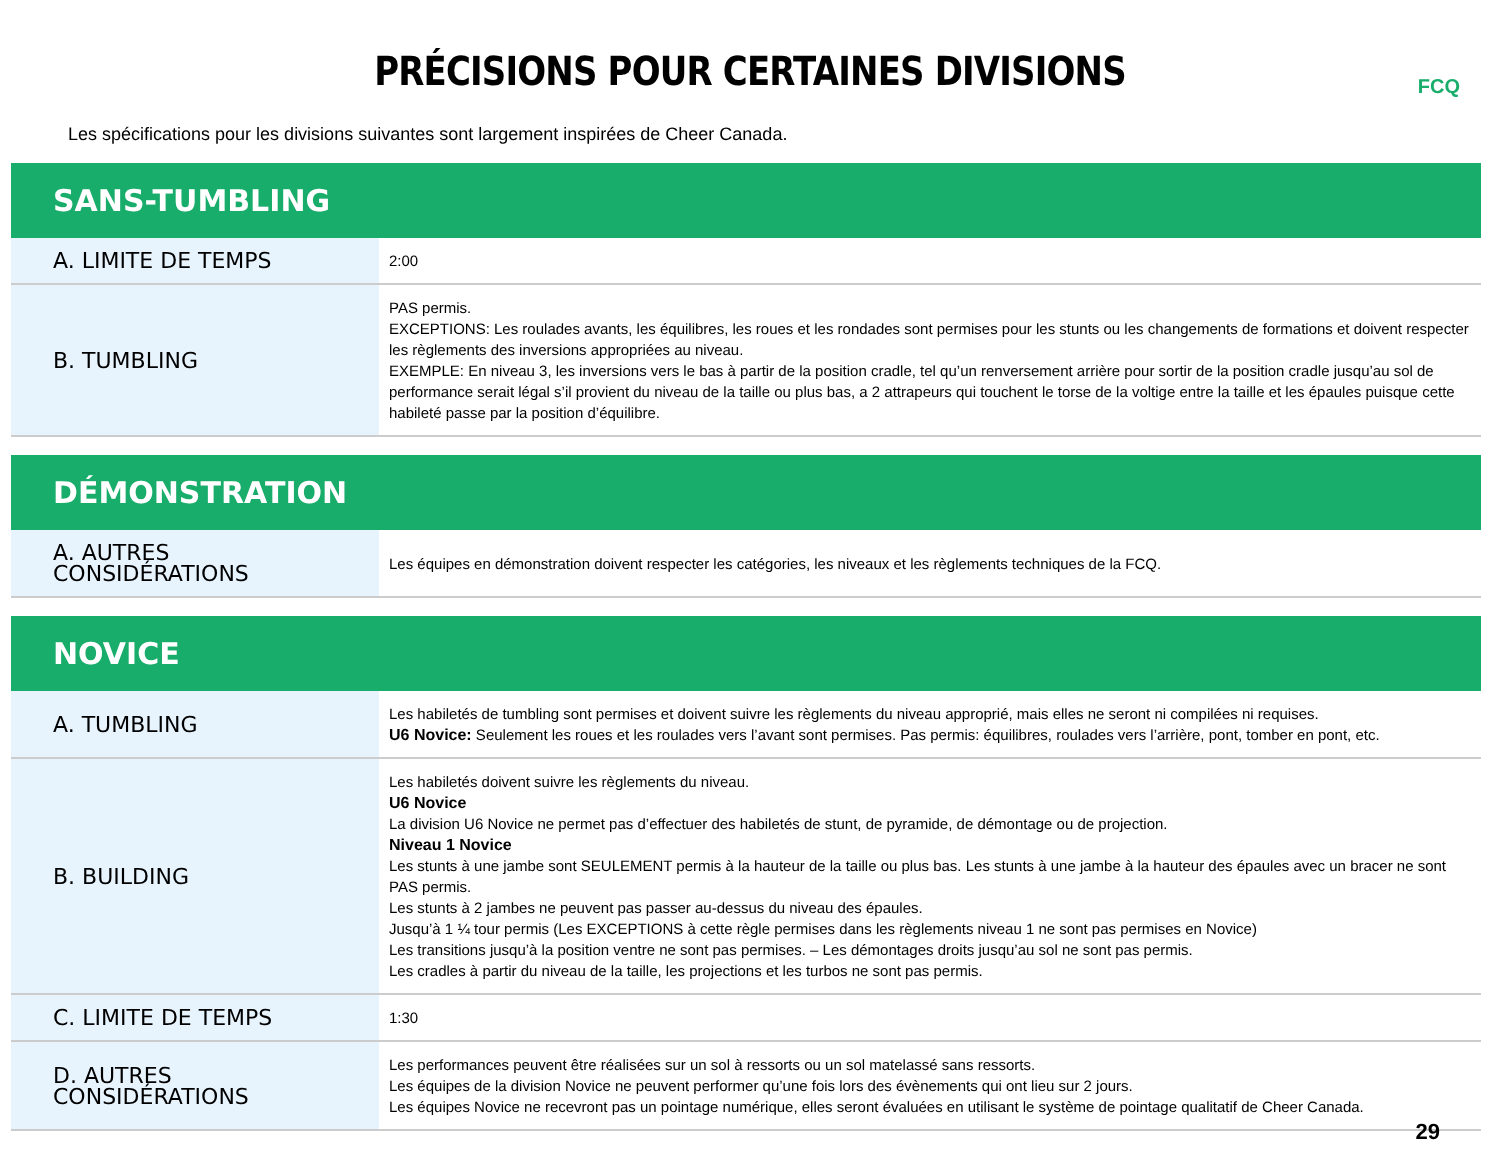FCQ
PRÉCISIONS POUR CERTAINES DIVISIONS
Les spécifications pour les divisions suivantes sont largement inspirées de Cheer Canada.
| SANS-TUMBLING | |
| --- | --- |
| A. LIMITE DE TEMPS | 2:00 |
| B. TUMBLING | PAS permis. EXCEPTIONS: Les roulades avants, les équilibres, les roues et les rondades sont permises pour les stunts ou les changements de formations et doivent respecter les règlements des inversions appropriées au niveau. EXEMPLE: En niveau 3, les inversions vers le bas à partir de la position cradle, tel qu’un renversement arrière pour sortir de la position cradle jusqu’au sol de performance serait légal s’il provient du niveau de la taille ou plus bas, a 2 attrapeurs qui touchent le torse de la voltige entre la taille et les épaules puisque cette habileté passe par la position d’équilibre. |
| DÉMONSTRATION | |
| --- | --- |
| A. AUTRES CONSIDÉRATIONS | Les équipes en démonstration doivent respecter les catégories, les niveaux et les règlements techniques de la FCQ. |
| NOVICE | |
| --- | --- |
| A. TUMBLING | Les habiletés de tumbling sont permises et doivent suivre les règlements du niveau approprié, mais elles ne seront ni compilées ni requises. U6 Novice: Seulement les roues et les roulades vers l’avant sont permises. Pas permis: équilibres, roulades vers l’arrière, pont, tomber en pont, etc. |
| B. BUILDING | Les habiletés doivent suivre les règlements du niveau. U6 Novice La division U6 Novice ne permet pas d’effectuer des habiletés de stunt, de pyramide, de démontage ou de projection. Niveau 1 Novice Les stunts à une jambe sont SEULEMENT permis à la hauteur de la taille ou plus bas. Les stunts à une jambe à la hauteur des épaules avec un bracer ne sont PAS permis. Les stunts à 2 jambes ne peuvent pas passer au-dessus du niveau des épaules. Jusqu’à 1 ¼ tour permis (Les EXCEPTIONS à cette règle permises dans les règlements niveau 1 ne sont pas permises en Novice) Les transitions jusqu’à la position ventre ne sont pas permises. – Les démontages droits jusqu’au sol ne sont pas permis. Les cradles à partir du niveau de la taille, les projections et les turbos ne sont pas permis. |
| C. LIMITE DE TEMPS | 1:30 |
| D. AUTRES CONSIDÉRATIONS | Les performances peuvent être réalisées sur un sol à ressorts ou un sol matelassé sans ressorts. Les équipes de la division Novice ne peuvent performer qu’une fois lors des évènements qui ont lieu sur 2 jours. Les équipes Novice ne recevront pas un pointage numérique, elles seront évaluées en utilisant le système de pointage qualitatif de Cheer Canada. |
29